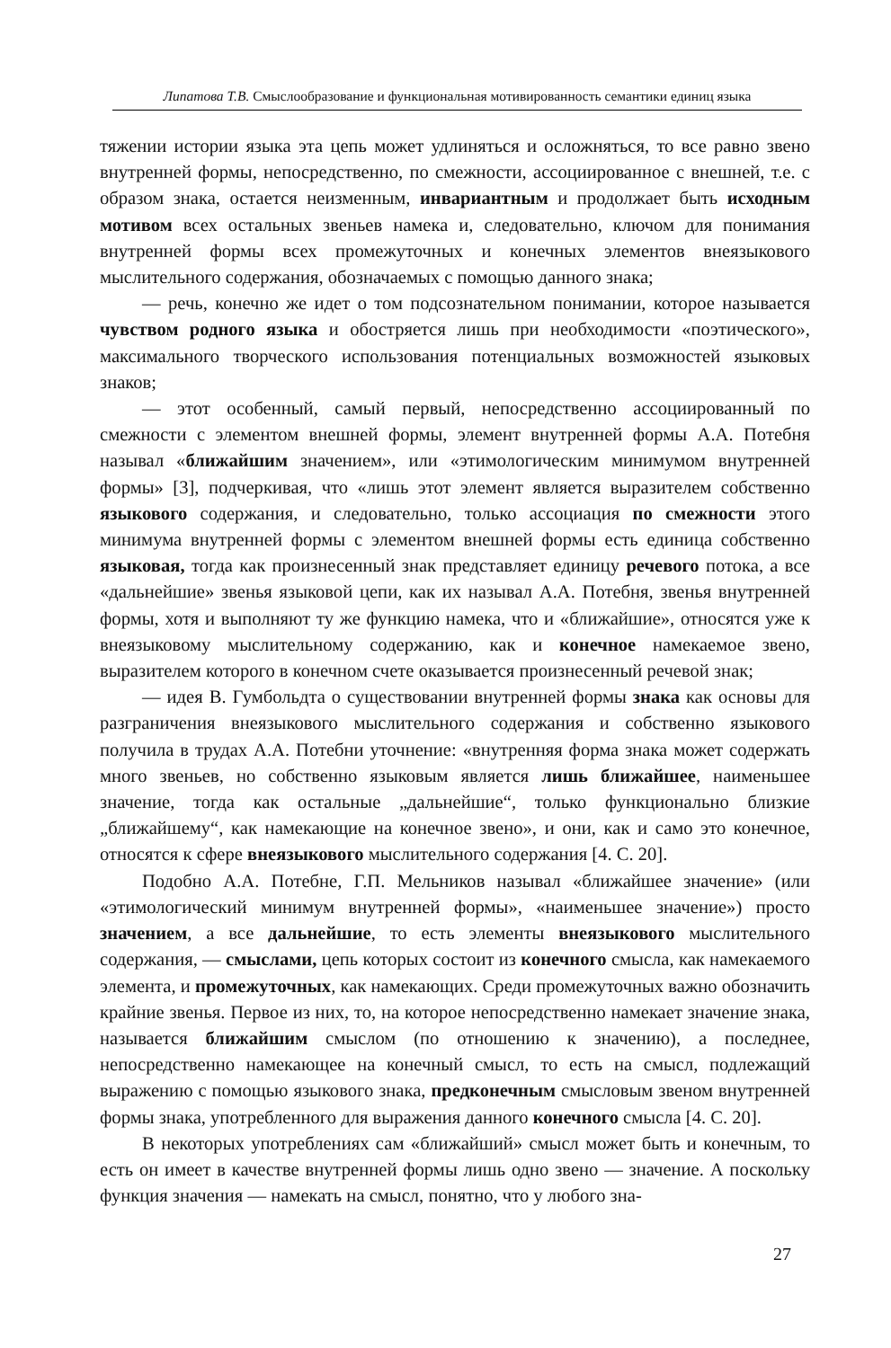Липатова Т.В. Смыслообразование и функциональная мотивированность семантики единиц языка
тяжении истории языка эта цепь может удлиняться и осложняться, то все равно звено внутренней формы, непосредственно, по смежности, ассоциированное с внешней, т.е. с образом знака, остается неизменным, инвариантным и продолжает быть исходным мотивом всех остальных звеньев намека и, следовательно, ключом для понимания внутренней формы всех промежуточных и конечных элементов внеязыкового мыслительного содержания, обозначаемых с помощью данного знака;
— речь, конечно же идет о том подсознательном понимании, которое называется чувством родного языка и обостряется лишь при необходимости «поэтического», максимального творческого использования потенциальных возможностей языковых знаков;
— этот особенный, самый первый, непосредственно ассоциированный по смежности с элементом внешней формы, элемент внутренней формы А.А. Потебня называл «ближайшим значением», или «этимологическим минимумом внутренней формы» [3], подчеркивая, что «лишь этот элемент является выразителем собственно языкового содержания, и следовательно, только ассоциация по смежности этого минимума внутренней формы с элементом внешней формы есть единица собственно языковая, тогда как произнесенный знак представляет единицу речевого потока, а все «дальнейшие» звенья языковой цепи, как их называл А.А. Потебня, звенья внутренней формы, хотя и выполняют ту же функцию намека, что и «ближайшие», относятся уже к внеязыковому мыслительному содержанию, как и конечное намекаемое звено, выразителем которого в конечном счете оказывается произнесенный речевой знак;
— идея В. Гумбольдта о существовании внутренней формы знака как основы для разграничения внеязыкового мыслительного содержания и собственно языкового получила в трудах А.А. Потебни уточнение: «внутренняя форма знака может содержать много звеньев, но собственно языковым является лишь ближайшее, наименьшее значение, тогда как остальные „дальнейшие“, только функционально близкие „ближайшему“, как намекающие на конечное звено», и они, как и само это конечное, относятся к сфере внеязыкового мыслительного содержания [4. С. 20].
Подобно А.А. Потебне, Г.П. Мельников называл «ближайшее значение» (или «этимологический минимум внутренней формы», «наименьшее значение») просто значением, а все дальнейшие, то есть элементы внеязыкового мыслительного содержания, — смыслами, цепь которых состоит из конечного смысла, как намекаемого элемента, и промежуточных, как намекающих. Среди промежуточных важно обозначить крайние звенья. Первое из них, то, на которое непосредственно намекает значение знака, называется ближайшим смыслом (по отношению к значению), а последнее, непосредственно намекающее на конечный смысл, то есть на смысл, подлежащий выражению с помощью языкового знака, предконечным смысловым звеном внутренней формы знака, употребленного для выражения данного конечного смысла [4. С. 20].
В некоторых употреблениях сам «ближайший» смысл может быть и конечным, то есть он имеет в качестве внутренней формы лишь одно звено — значение. А поскольку функция значения — намекать на смысл, понятно, что у любого зна-
27